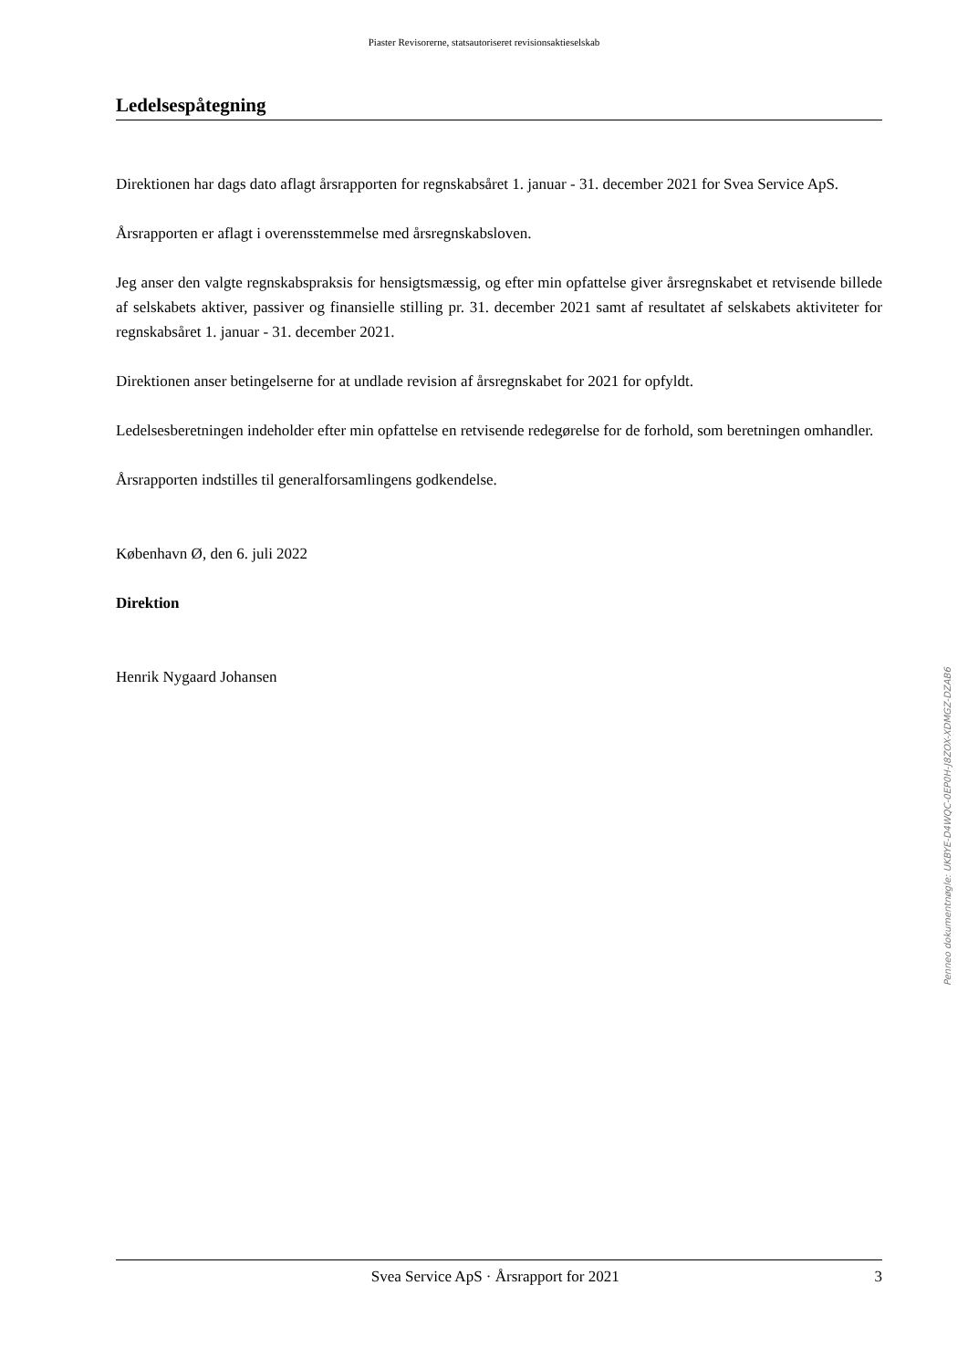Piaster Revisorerne, statsautoriseret revisionsaktieselskab
Ledelsespåtegning
Direktionen har dags dato aflagt årsrapporten for regnskabsåret 1. januar - 31. december 2021 for Svea Service ApS.
Årsrapporten er aflagt i overensstemmelse med årsregnskabsloven.
Jeg anser den valgte regnskabspraksis for hensigtsmæssig, og efter min opfattelse giver årsregnskabet et retvisende billede af selskabets aktiver, passiver og finansielle stilling pr. 31. december 2021 samt af resultatet af selskabets aktiviteter for regnskabsåret 1. januar - 31. december 2021.
Direktionen anser betingelserne for at undlade revision af årsregnskabet for 2021 for opfyldt.
Ledelsesberetningen indeholder efter min opfattelse en retvisende redegørelse for de forhold, som beretningen omhandler.
Årsrapporten indstilles til generalforsamlingens godkendelse.
København Ø, den 6. juli 2022
Direktion
Henrik Nygaard Johansen
Penneo dokumentnøgle: UKBYE-D4WQC-0EP0H-J8ZOX-XDMGZ-DZAB6
Svea Service ApS · Årsrapport for 2021 3